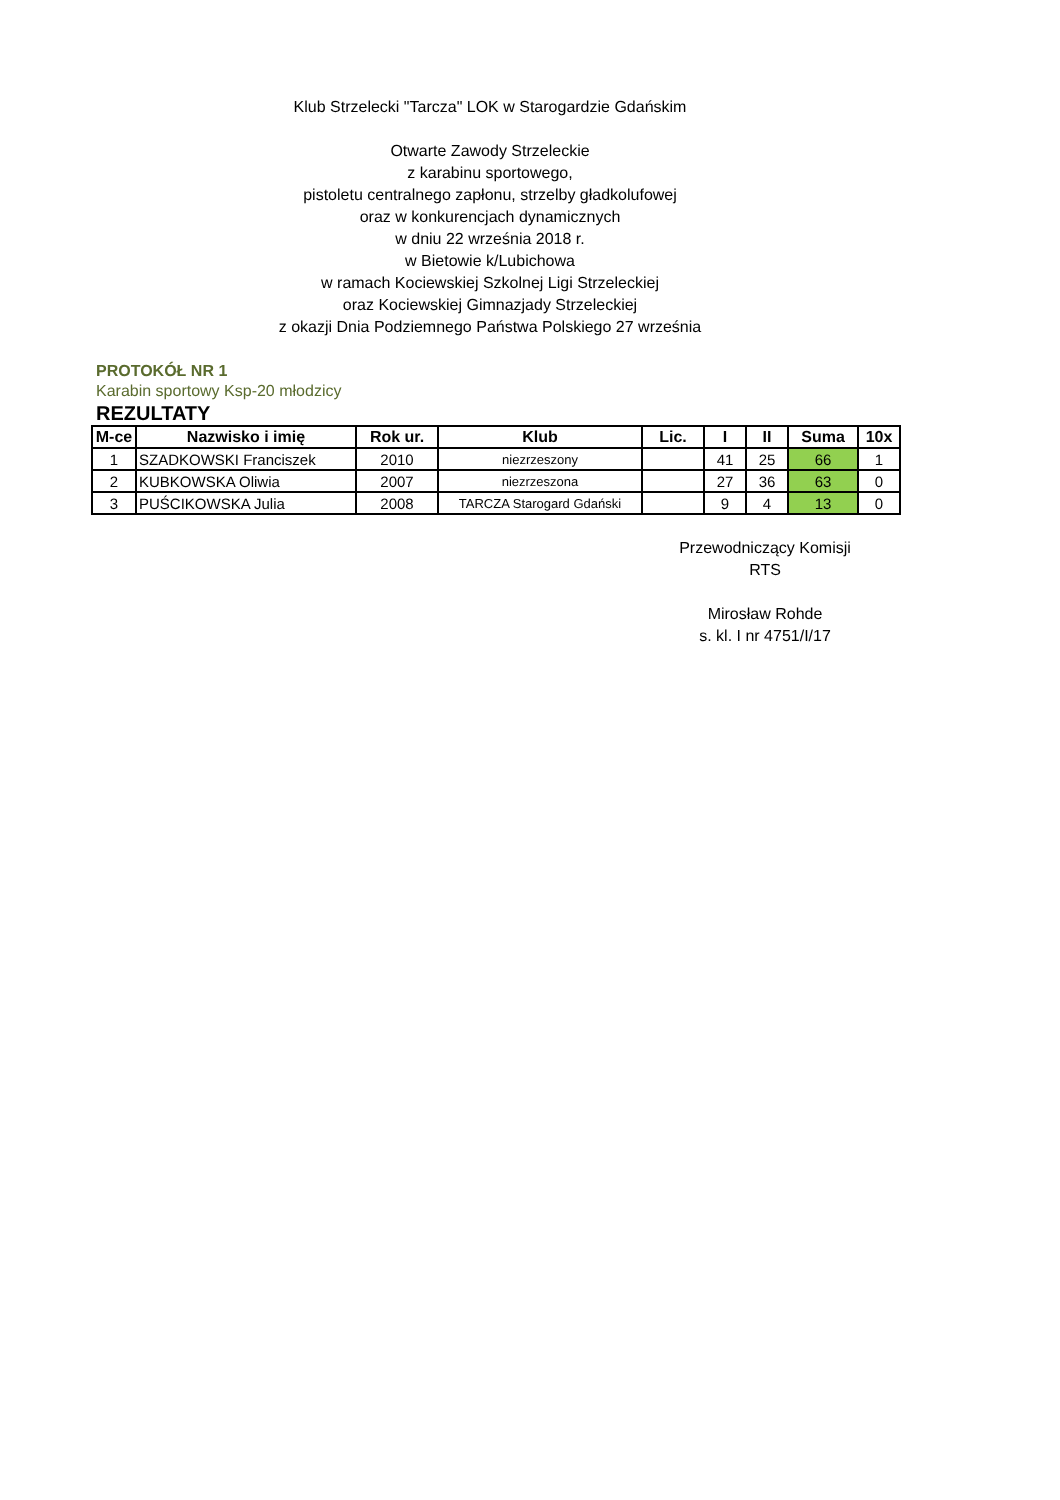Klub Strzelecki "Tarcza" LOK w Starogardzie Gdańskim
Otwarte Zawody Strzeleckie
z karabinu sportowego,
pistoletu centralnego zapłonu, strzelby gładkolufowej
oraz w konkurencjach dynamicznych
w dniu 22 września 2018 r.
w Bietowie k/Lubichowa
w ramach Kociewskiej Szkolnej Ligi Strzeleckiej
oraz Kociewskiej Gimnazjady Strzeleckiej
z okazji Dnia Podziemnego Państwa Polskiego 27 września
PROTOKÓŁ NR 1
Karabin sportowy Ksp-20 młodzicy
REZULTATY
| M-ce | Nazwisko i imię | Rok ur. | Klub | Lic. | I | II | Suma | 10x |
| --- | --- | --- | --- | --- | --- | --- | --- | --- |
| 1 | SZADKOWSKI Franciszek | 2010 | niezrzeszony | | 41 | 25 | 66 | 1 |
| 2 | KUBKOWSKA Oliwia | 2007 | niezrzeszona | | 27 | 36 | 63 | 0 |
| 3 | PUŚCIKOWSKA Julia | 2008 | TARCZA Starogard Gdański | | 9 | 4 | 13 | 0 |
Przewodniczący Komisji
RTS
Mirosław Rohde
s. kl. I nr 4751/I/17